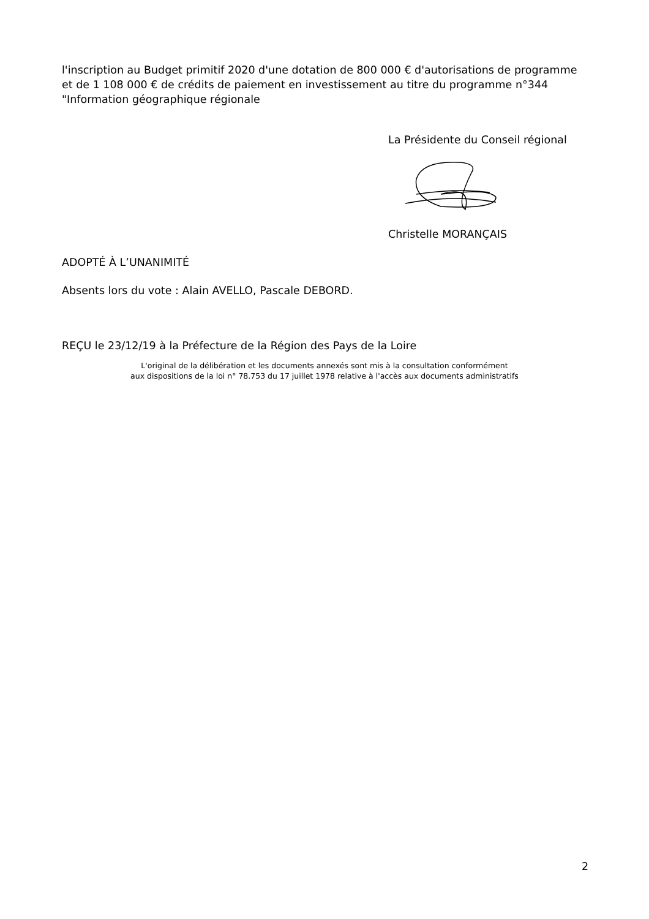l'inscription au Budget primitif 2020 d'une dotation de 800 000 € d'autorisations de programme et de 1 108 000 € de crédits de paiement en investissement au titre du programme n°344 "Information géographique régionale
La Présidente du Conseil régional
Christelle MORANÇAIS
ADOPTÉ À L’UNANIMITÉ
Absents lors du vote : Alain AVELLO, Pascale DEBORD.
REÇU le 23/12/19 à la Préfecture de la Région des Pays de la Loire
L'original de la délibération et les documents annexés sont mis à la consultation conformément
aux dispositions de la loi n° 78.753 du 17 juillet 1978 relative à l'accès aux documents administratifs
2